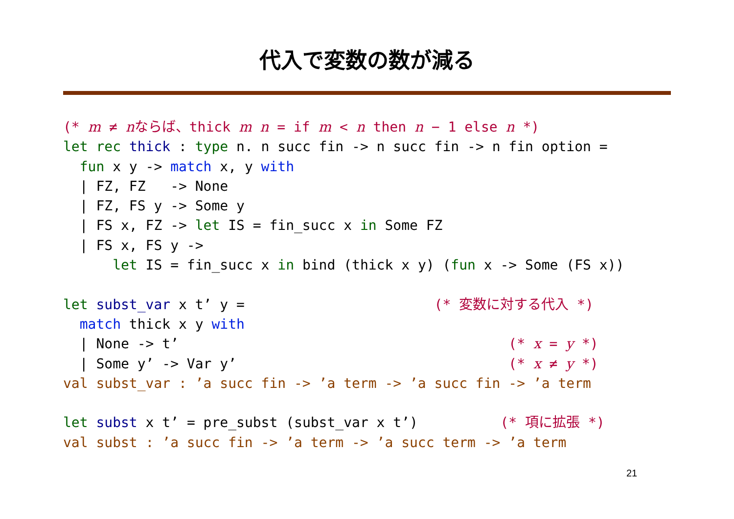代入で変数の数が減る
(* m ≠ nならば、thick m n = if m < n then n − 1 else n *)
let rec thick : type n. n succ fin -> n succ fin -> n fin option =
  fun x y -> match x, y with
  | FZ, FZ   -> None
  | FZ, FS y -> Some y
  | FS x, FZ -> let IS = fin_succ x in Some FZ
  | FS x, FS y ->
      let IS = fin_succ x in bind (thick x y) (fun x -> Some (FS x))

let subst_var x t’ y =                       (* 変数に対する代入 *)
  match thick x y with
  | None -> t’                                        (* x = y *)
  | Some y’ -> Var y’                                 (* x ≠ y *)
val subst_var : ’a succ fin -> ’a term -> ’a succ fin -> ’a term

let subst x t’ = pre_subst (subst_var x t’)          (* 項に拡張 *)
val subst : ’a succ fin -> ’a term -> ’a succ term -> ’a term
21